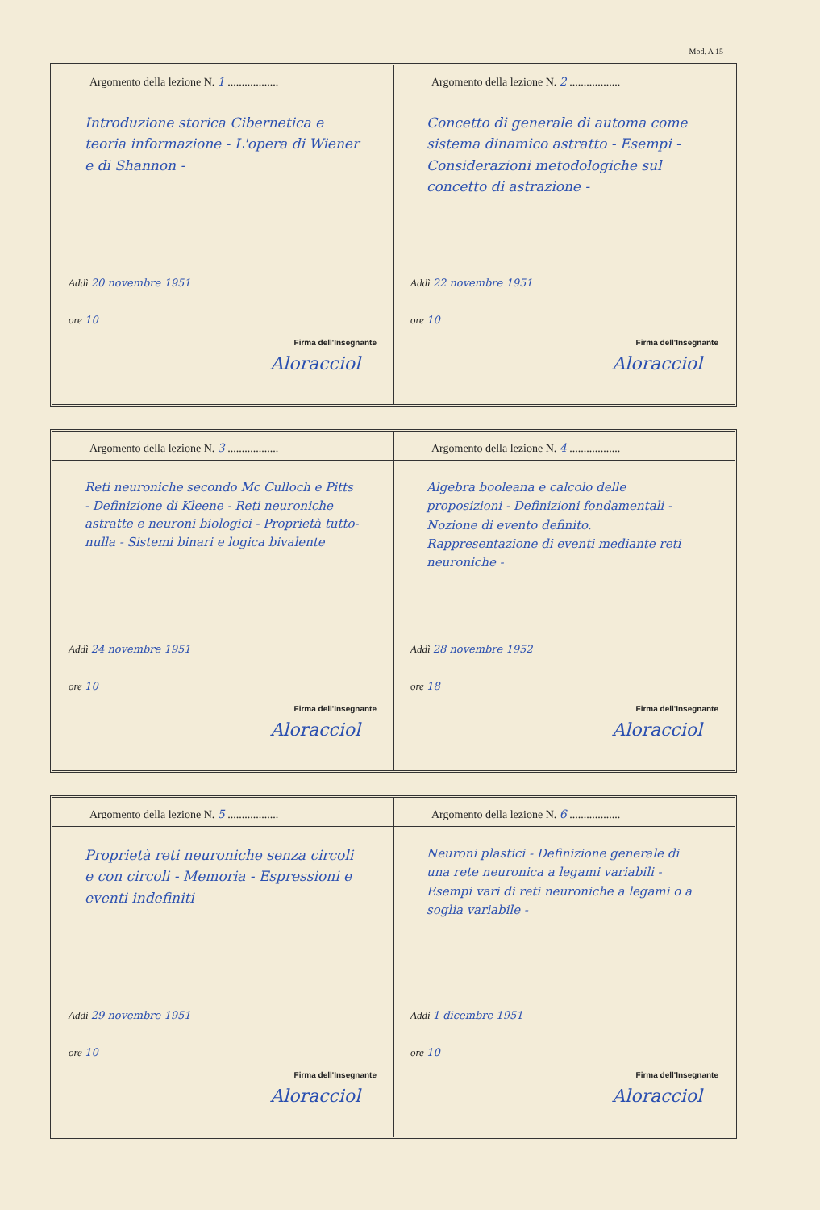Mod. A 15
Argomento della lezione N. 1 ..................
Introduzione storica Cibernetica e teoria informazione - L'opera di Wiener e di Shannon -
Addì 20 novembre 1951
ore 10
Firma dell'Insegnante
Aloracciol
Argomento della lezione N. 2 ..................
Concetto di generale di automa come sistema dinamico astratto - Esempi - Considerazioni metodologiche sul concetto di astrazione -
Addì 22 novembre 1951
ore 10
Firma dell'Insegnante
Aloracciol
Argomento della lezione N. 3 ..................
Reti neuroniche secondo Mc Culloch e Pitts - Definizione di Kleene - Reti neuroniche astratte e neuroni biologici - Proprietà tutto-nulla - Sistemi binari e logica bivalente
Addì 24 novembre 1951
ore 10
Firma dell'Insegnante
Aloracciol
Argomento della lezione N. 4 ..................
Algebra booleana e calcolo delle proposizioni - Definizioni fondamentali - Nozione di evento definito. Rappresentazione di eventi mediante reti neuroniche -
Addì 28 novembre 1952
ore 18
Firma dell'Insegnante
Aloracciol
Argomento della lezione N. 5 ..................
Proprietà reti neuroniche senza circoli e con circoli - Memoria - Espressioni e eventi indefiniti
Addì 29 novembre 1951
ore 10
Firma dell'Insegnante
Aloracciol
Argomento della lezione N. 6 ..................
Neuroni plastici - Definizione generale di una rete neuronica a legami variabili - Esempi vari di reti neuroniche a legami o a soglia variabile -
Addì 1 dicembre 1951
ore 10
Firma dell'Insegnante
Aloracciol